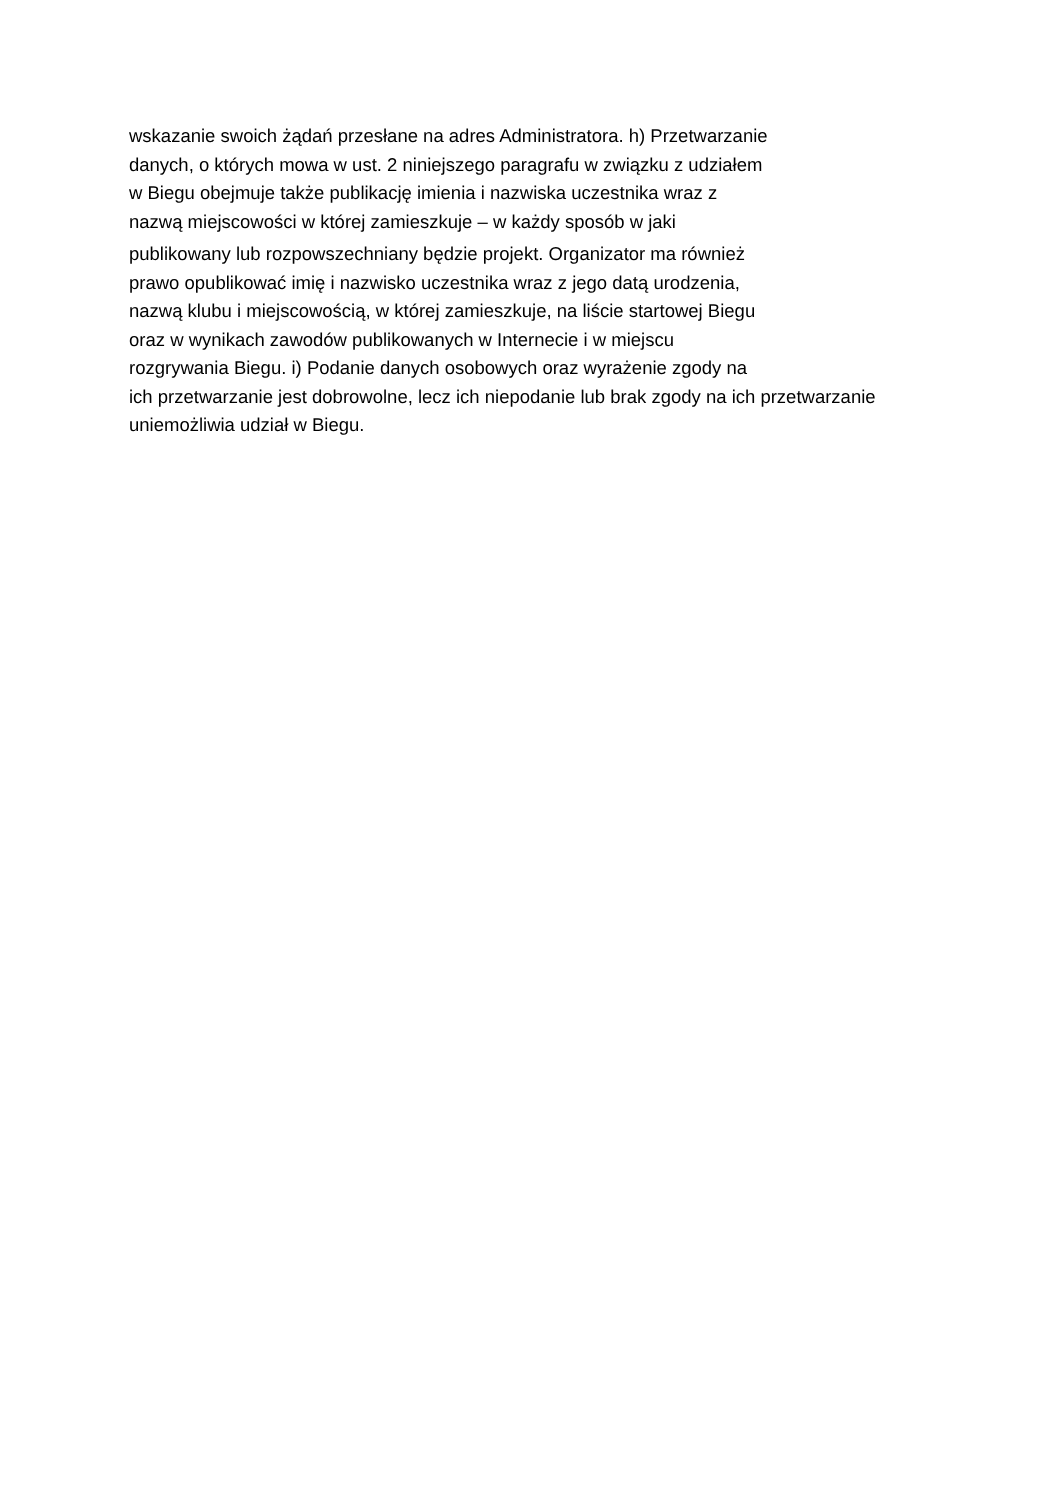wskazanie swoich żądań przesłane na adres Administratora. h) Przetwarzanie
danych, o których mowa w ust. 2 niniejszego paragrafu w związku z udziałem
w Biegu obejmuje także publikację imienia i nazwiska uczestnika wraz z
nazwą miejscowości w której zamieszkuje – w każdy sposób w jaki
publikowany lub rozpowszechniany będzie projekt. Organizator ma również
prawo opublikować imię i nazwisko uczestnika wraz z jego datą urodzenia,
nazwą klubu i miejscowością, w której zamieszkuje, na liście startowej Biegu
oraz w wynikach zawodów publikowanych w Internecie i w miejscu
rozgrywania Biegu. i) Podanie danych osobowych oraz wyrażenie zgody na
ich przetwarzanie jest dobrowolne, lecz ich niepodanie lub brak zgody na ich przetwarzanie
uniemożliwia udział w Biegu.